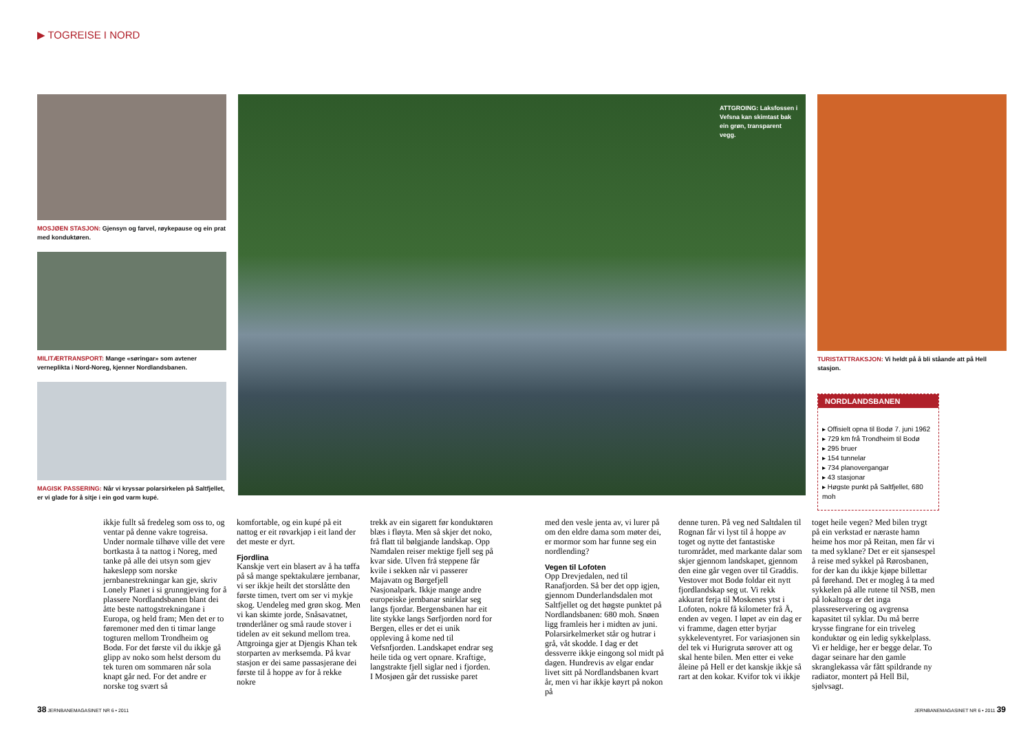▶ TOGREISE I NORD
MOSJØEN STASJON: Gjensyn og farvel, røykepause og ein prat med konduktøren.
MILITÆRTRANSPORT: Mange «søringar» som avtener verneplikta i Nord-Noreg, kjenner Nordlandsbanen.
MAGISK PASSERING: Når vi kryssar polarsirkelen på Saltfjellet, er vi glade for å sitje i ein god varm kupé.
ATTGROING: Laksfossen i Vefsna kan skimtast bak ein grøn, transparent vegg.
TURISTATTRAKSJON: Vi heldt på å bli ståande att på Hell stasjon.
NORDLANDSBANEN
▸ Offisielt opna til Bodø 7. juni 1962
▸ 729 km frå Trondheim til Bodø
▸ 295 bruer
▸ 154 tunnelar
▸ 734 planovergangar
▸ 43 stasjonar
▸ Høgste punkt på Saltfjellet, 680 moh
ikkje fullt så fredeleg som oss to, og ventar på denne vakre togreisa. Under normale tilhøve ville det vere bortkasta å ta nattog i Noreg, med tanke på alle dei utsyn som gjev hakeslepp som norske jernbanestrekningar kan gje, skriv Lonely Planet i si grunngjeving for å plassere Nordlandsbanen blant dei åtte beste nattogstrekningane i Europa, og held fram; Men det er to føremoner med den ti timar lange togturen mellom Trondheim og Bodø. For det første vil du ikkje gå glipp av noko som helst dersom du tek turen om sommaren når sola knapt går ned. For det andre er norske tog svært så
komfortable, og ein kupé på eit nattog er eit røvarkjøp i eit land der det meste er dyrt.
Fjordlina
Kanskje vert ein blasert av å ha tøffa på så mange spektakulære jernbanar, vi ser ikkje heilt det storslåtte den første timen, tvert om ser vi mykje skog. Uendeleg med grøn skog. Men vi kan skimte jorde, Snåsavatnet, trønderlåner og små raude stover i tidelen av eit sekund mellom trea. Attgroinga gjer at Djengis Khan tek storparten av merksemda. På kvar stasjon er dei same passasjerane dei første til å hoppe av for å rekke nokre
trekk av ein sigarett før konduktøren blæs i fløyta. Men så skjer det noko, frå flatt til bølgjande landskap. Opp Namdalen reiser mektige fjell seg på kvar side. Ulven frå steppene får kvile i sekken når vi passerer Majavatn og Børgefjell Nasjonalpark. Ikkje mange andre europeiske jernbanar snirklar seg langs fjordar. Bergensbanen har eit lite stykke langs Sørfjorden nord for Bergen, elles er det ei unik oppleving å kome ned til Vefsnfjorden. Landskapet endrar seg heile tida og vert opnare. Kraftige, langstrakte fjell siglar ned i fjorden. I Mosjøen går det russiske paret
med den vesle jenta av, vi lurer på om den eldre dama som møter dei, er mormor som har funne seg ein nordlending?
Vegen til Lofoten
Opp Drevjedalen, ned til Ranafjorden. Så ber det opp igjen, gjennom Dunderlandsdalen mot Saltfjellet og det høgste punktet på Nordlandsbanen: 680 moh. Snøen ligg framleis her i midten av juni. Polarsirkelmerket står og hutrar i grå, våt skodde. I dag er det dessverre ikkje eingong sol midt på dagen. Hundrevis av elgar endar livet sitt på Nordlandsbanen kvart år, men vi har ikkje køyrt på nokon på
denne turen. På veg ned Saltdalen til Rognan får vi lyst til å hoppe av toget og nytte det fantastiske turområdet, med markante dalar som skjer gjennom landskapet, gjennom den eine går vegen over til Graddis. Vestover mot Bodø foldar eit nytt fjordlandskap seg ut. Vi rekk akkurat ferja til Moskenes ytst i Lofoten, nokre få kilometer frå Å, enden av vegen. I løpet av ein dag er vi framme, dagen etter byrjar sykkeleventyret. For variasjonen sin del tek vi Hurigruta sørover att og skal hente bilen. Men etter ei veke åleine på Hell er det kanskje ikkje så rart at den kokar. Kvifor tok vi ikkje
toget heile vegen? Med bilen trygt på ein verkstad er næraste hamn heime hos mor på Reitan, men får vi ta med syklane? Det er eit sjansespel å reise med sykkel på Rørosbanen, for der kan du ikkje kjøpe billettar på førehand. Det er mogleg å ta med sykkelen på alle rutene til NSB, men på lokaltoga er det inga plassreservering og avgrensa kapasitet til syklar. Du må berre krysse fingrane for ein triveleg konduktør og ein ledig sykkelplass. Vi er heldige, her er begge delar. To dagar seinare har den gamle skranglekassa vår fått spildrande ny radiator, montert på Hell Bil, sjølvsagt.
38 JERNBANEMAGASINET NR 6 • 2011
JERNBANEMAGASINET NR 6 • 2011 39